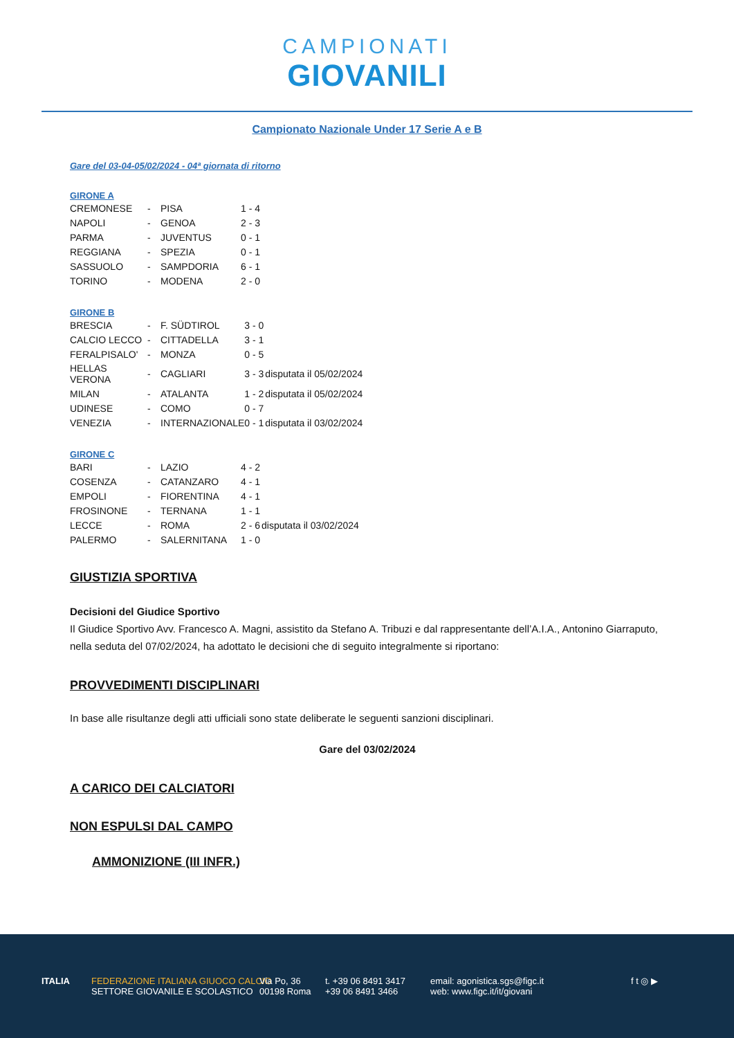CAMPIONATI GIOVANILI
Campionato Nazionale Under 17 Serie A e B
Gare del 03-04-05/02/2024 - 04ª giornata di ritorno
GIRONE A
| CREMONESE | - | PISA | 1 - 4 | |
| NAPOLI | - | GENOA | 2 - 3 | |
| PARMA | - | JUVENTUS | 0 - 1 | |
| REGGIANA | - | SPEZIA | 0 - 1 | |
| SASSUOLO | - | SAMPDORIA | 6 - 1 | |
| TORINO | - | MODENA | 2 - 0 | |
GIRONE B
| BRESCIA | - | F. SÜDTIROL | 3 - 0 | |
| CALCIO LECCO | - | CITTADELLA | 3 - 1 | |
| FERALPISALO' | - | MONZA | 0 - 5 | |
| HELLAS VERONA | - | CAGLIARI | 3 - 3 | disputata il 05/02/2024 |
| MILAN | - | ATALANTA | 1 - 2 | disputata il 05/02/2024 |
| UDINESE | - | COMO | 0 - 7 | |
| VENEZIA | - | INTERNAZIONALE | 0 - 1 | disputata il 03/02/2024 |
GIRONE C
| BARI | - | LAZIO | 4 - 2 | |
| COSENZA | - | CATANZARO | 4 - 1 | |
| EMPOLI | - | FIORENTINA | 4 - 1 | |
| FROSINONE | - | TERNANA | 1 - 1 | |
| LECCE | - | ROMA | 2 - 6 | disputata il 03/02/2024 |
| PALERMO | - | SALERNITANA | 1 - 0 | |
GIUSTIZIA SPORTIVA
Decisioni del Giudice Sportivo
Il Giudice Sportivo Avv. Francesco A. Magni, assistito da Stefano A. Tribuzi e dal rappresentante dell’A.I.A., Antonino Giarraputo, nella seduta del 07/02/2024, ha adottato le decisioni che di seguito integralmente si riportano:
PROVVEDIMENTI DISCIPLINARI
In base alle risultanze degli atti ufficiali sono state deliberate le seguenti sanzioni disciplinari.
Gare del 03/02/2024
A CARICO DEI CALCIATORI
NON ESPULSI DAL CAMPO
AMMONIZIONE (III INFR.)
ITALIA
FEDERAZIONE ITALIANA GIUOCO CALCIO
SETTORE GIOVANILE E SCOLASTICO
Via Po, 36
00198 Roma
t. +39 06 8491 3417
+39 06 8491 3466
email: agonistica.sgs@figc.it
web: www.figc.it/it/giovani
f t ◎ ▶